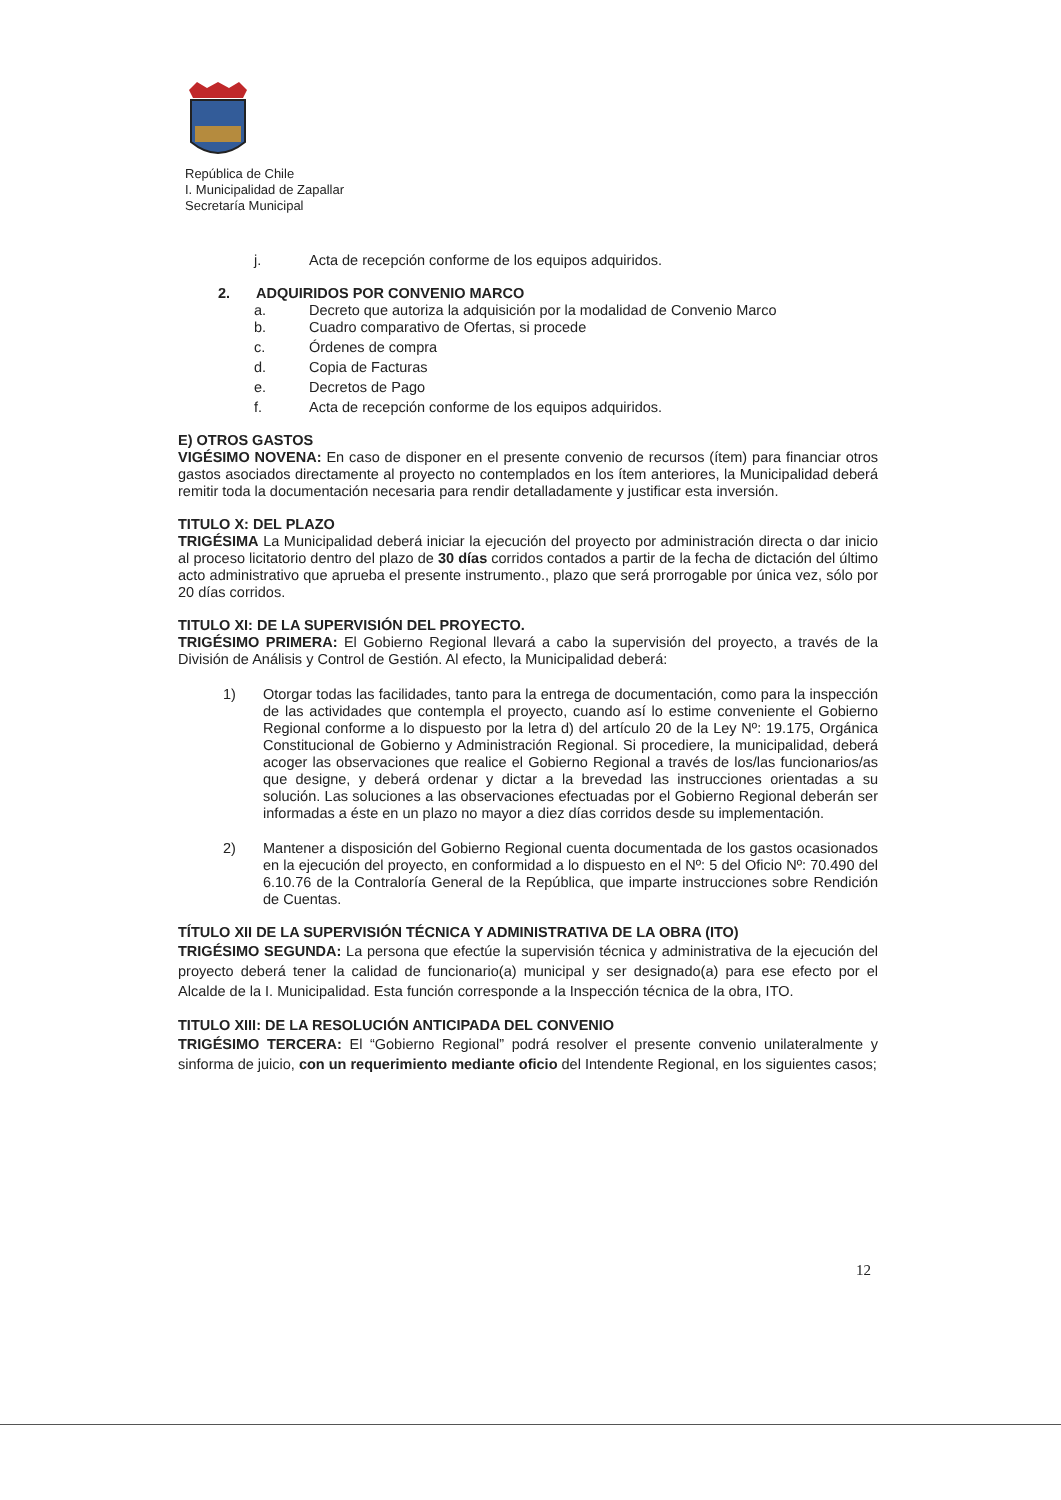República de Chile
I. Municipalidad de Zapallar
Secretaría Municipal
j. Acta de recepción conforme de los equipos adquiridos.
2. ADQUIRIDOS POR CONVENIO MARCO
a. Decreto que autoriza la adquisición por la modalidad de Convenio Marco
b. Cuadro comparativo de Ofertas, si procede
c. Órdenes de compra
d. Copia de Facturas
e. Decretos de Pago
f. Acta de recepción conforme de los equipos adquiridos.
E) OTROS GASTOS
VIGÉSIMO NOVENA: En caso de disponer en el presente convenio de recursos (ítem) para financiar otros gastos asociados directamente al proyecto no contemplados en los ítem anteriores, la Municipalidad deberá remitir toda la documentación necesaria para rendir detalladamente y justificar esta inversión.
TITULO X: DEL PLAZO
TRIGÉSIMA La Municipalidad deberá iniciar la ejecución del proyecto por administración directa o dar inicio al proceso licitatorio dentro del plazo de 30 días corridos contados a partir de la fecha de dictación del último acto administrativo que aprueba el presente instrumento., plazo que será prorrogable por única vez, sólo por 20 días corridos.
TITULO XI: DE LA SUPERVISIÓN DEL PROYECTO.
TRIGÉSIMO PRIMERA: El Gobierno Regional llevará a cabo la supervisión del proyecto, a través de la División de Análisis y Control de Gestión. Al efecto, la Municipalidad deberá:
1) Otorgar todas las facilidades, tanto para la entrega de documentación, como para la inspección de las actividades que contempla el proyecto, cuando así lo estime conveniente el Gobierno Regional conforme a lo dispuesto por la letra d) del artículo 20 de la Ley Nº: 19.175, Orgánica Constitucional de Gobierno y Administración Regional. Si procediere, la municipalidad, deberá acoger las observaciones que realice el Gobierno Regional a través de los/las funcionarios/as que designe, y deberá ordenar y dictar a la brevedad las instrucciones orientadas a su solución. Las soluciones a las observaciones efectuadas por el Gobierno Regional deberán ser informadas a éste en un plazo no mayor a diez días corridos desde su implementación.
2) Mantener a disposición del Gobierno Regional cuenta documentada de los gastos ocasionados en la ejecución del proyecto, en conformidad a lo dispuesto en el Nº: 5 del Oficio Nº: 70.490 del 6.10.76 de la Contraloría General de la República, que imparte instrucciones sobre Rendición de Cuentas.
TÍTULO XII DE LA SUPERVISIÓN TÉCNICA Y ADMINISTRATIVA DE LA OBRA (ITO)
TRIGÉSIMO SEGUNDA: La persona que efectúe la supervisión técnica y administrativa de la ejecución del proyecto deberá tener la calidad de funcionario(a) municipal y ser designado(a) para ese efecto por el Alcalde de la I. Municipalidad. Esta función corresponde a la Inspección técnica de la obra, ITO.
TITULO XIII: DE LA RESOLUCIÓN ANTICIPADA DEL CONVENIO
TRIGÉSIMO TERCERA: El “Gobierno Regional” podrá resolver el presente convenio unilateralmente y sinforma de juicio, con un requerimiento mediante oficio del Intendente Regional, en los siguientes casos;
12